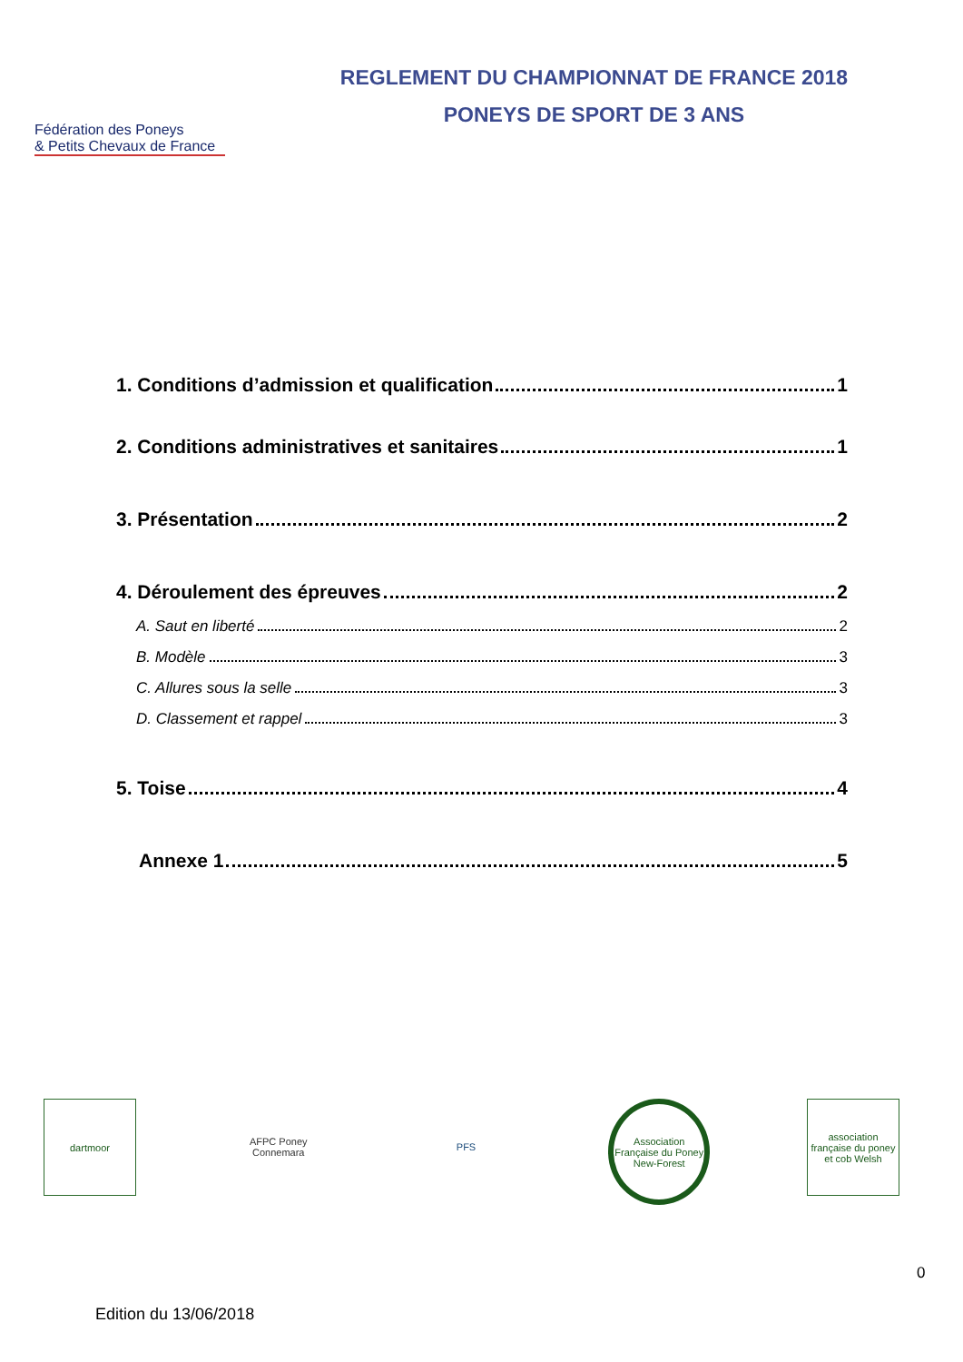Fédération des Poneys
& Petits Chevaux de France
REGLEMENT DU CHAMPIONNAT DE FRANCE 2018
PONEYS DE SPORT DE 3 ANS
1. Conditions d’admission et qualification 1
2. Conditions administratives et sanitaires 1
3. Présentation 2
4. Déroulement des épreuves 2
A. Saut en liberté 2
B. Modèle 3
C. Allures sous la selle 3
D. Classement et rappel 3
5. Toise 4
Annexe 1 5
dartmoor AFPC Poney Connemara
PFS Association Française du Poney New-Forest
association française du poney et cob Welsh
0
Edition du 13/06/2018